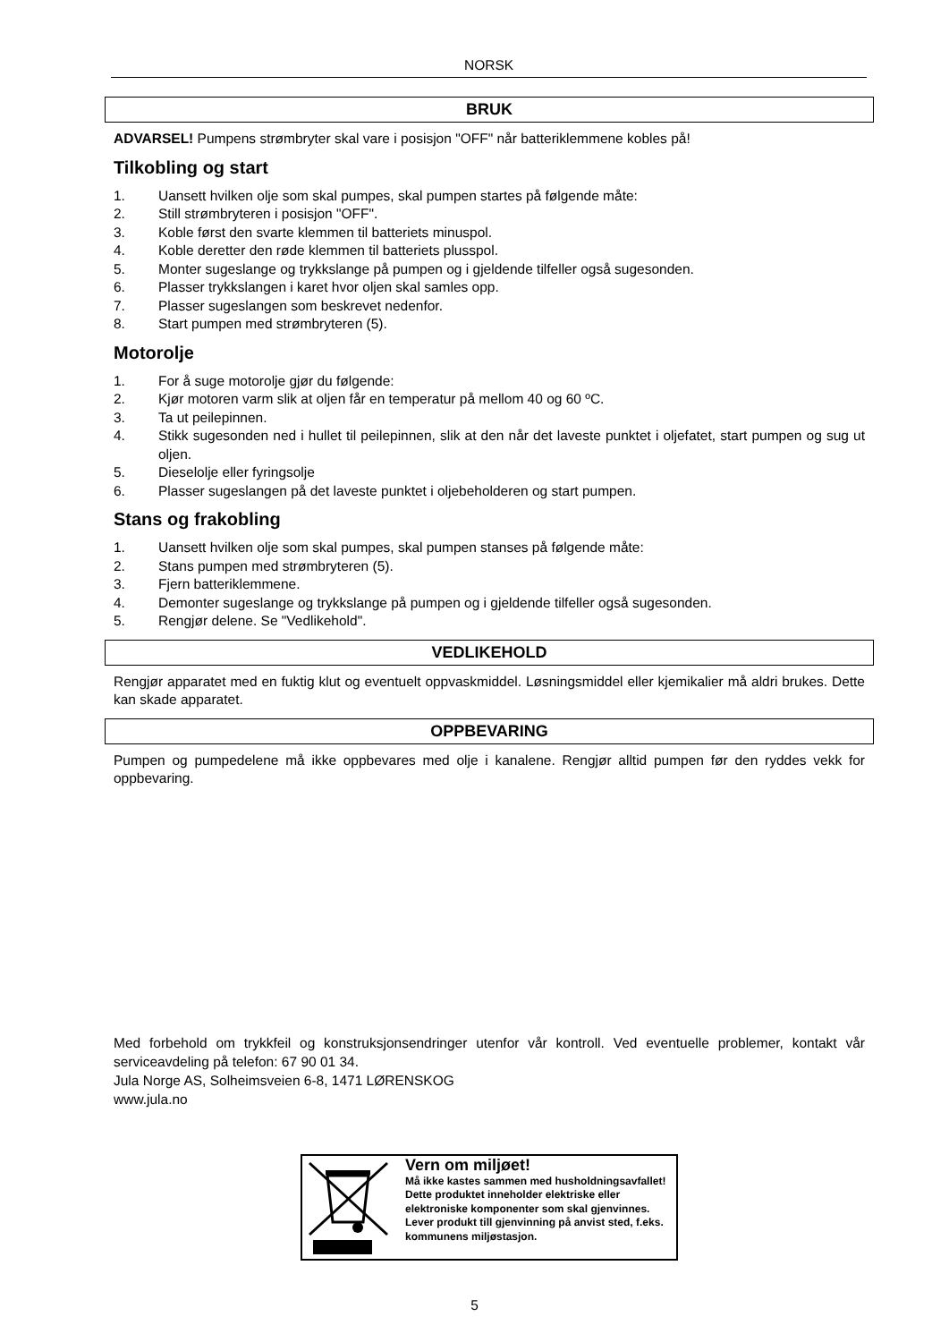NORSK
BRUK
ADVARSEL! Pumpens strømbryter skal vare i posisjon "OFF" når batteriklemmene kobles på!
Tilkobling og start
1. Uansett hvilken olje som skal pumpes, skal pumpen startes på følgende måte:
2. Still strømbryteren i posisjon "OFF".
3. Koble først den svarte klemmen til batteriets minuspol.
4. Koble deretter den røde klemmen til batteriets plusspol.
5. Monter sugeslange og trykkslange på pumpen og i gjeldende tilfeller også sugesonden.
6. Plasser trykkslangen i karet hvor oljen skal samles opp.
7. Plasser sugeslangen som beskrevet nedenfor.
8. Start pumpen med strømbryteren (5).
Motorolje
1. For å suge motorolje gjør du følgende:
2. Kjør motoren varm slik at oljen får en temperatur på mellom 40 og 60 ºC.
3. Ta ut peilepinnen.
4. Stikk sugesonden ned i hullet til peilepinnen, slik at den når det laveste punktet i oljefatet, start pumpen og sug ut oljen.
5. Dieselolje eller fyringsolje
6. Plasser sugeslangen på det laveste punktet i oljebeholderen og start pumpen.
Stans og frakobling
1. Uansett hvilken olje som skal pumpes, skal pumpen stanses på følgende måte:
2. Stans pumpen med strømbryteren (5).
3. Fjern batteriklemmene.
4. Demonter sugeslange og trykkslange på pumpen og i gjeldende tilfeller også sugesonden.
5. Rengjør delene. Se "Vedlikehold".
VEDLIKEHOLD
Rengjør apparatet med en fuktig klut og eventuelt oppvaskmiddel. Løsningsmiddel eller kjemikalier må aldri brukes. Dette kan skade apparatet.
OPPBEVARING
Pumpen og pumpedelene må ikke oppbevares med olje i kanalene. Rengjør alltid pumpen før den ryddes vekk for oppbevaring.
Med forbehold om trykkfeil og konstruksjonsendringer utenfor vår kontroll. Ved eventuelle problemer, kontakt vår serviceavdeling på telefon: 67 90 01 34.
Jula Norge AS, Solheimsveien 6-8, 1471 LØRENSKOG
www.jula.no
Vern om miljøet!
Må ikke kastes sammen med husholdningsavfallet!
Dette produktet inneholder elektriske eller
elektroniske komponenter som skal gjenvinnes.
Lever produkt till gjenvinning på anvist sted, f.eks.
kommunens miljøstasjon.
5